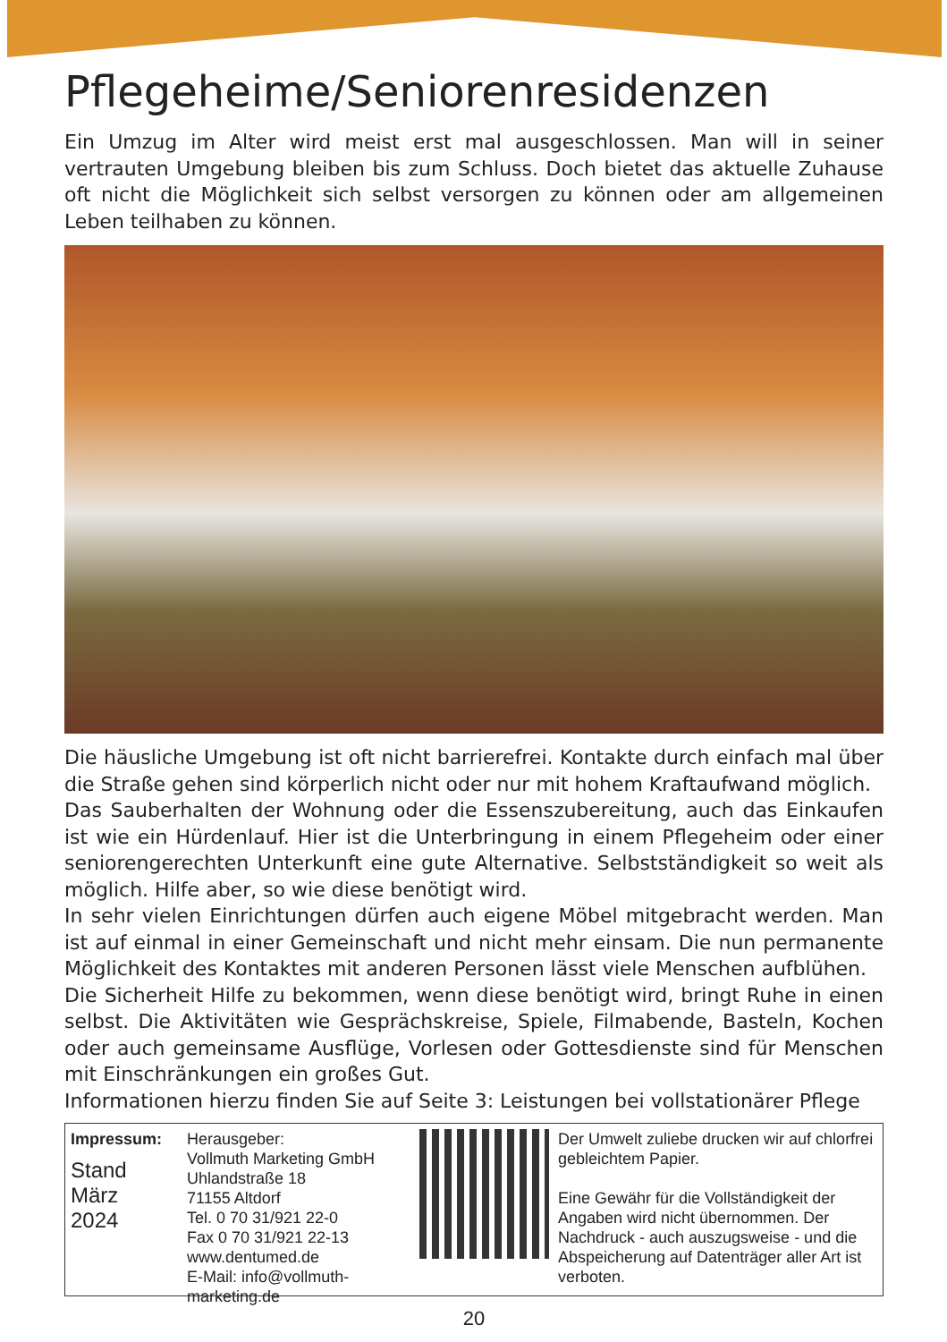Pflegeheime/Seniorenresidenzen
Ein Umzug im Alter wird meist erst mal ausgeschlossen. Man will in seiner vertrauten Umgebung bleiben bis zum Schluss. Doch bietet das aktuelle Zuhause oft nicht die Möglichkeit sich selbst versorgen zu können oder am allgemeinen Leben teilhaben zu können.
Die häusliche Umgebung ist oft nicht barrierefrei. Kontakte durch einfach mal über die Straße gehen sind körperlich nicht oder nur mit hohem Kraftaufwand möglich.
Das Sauberhalten der Wohnung oder die Essenszubereitung, auch das Einkaufen ist wie ein Hürdenlauf. Hier ist die Unterbringung in einem Pflegeheim oder einer seniorengerechten Unterkunft eine gute Alternative. Selbstständigkeit so weit als möglich. Hilfe aber, so wie diese benötigt wird.
In sehr vielen Einrichtungen dürfen auch eigene Möbel mitgebracht werden. Man ist auf einmal in einer Gemeinschaft und nicht mehr einsam. Die nun permanente Möglichkeit des Kontaktes mit anderen Personen lässt viele Menschen aufblühen.
Die Sicherheit Hilfe zu bekommen, wenn diese benötigt wird, bringt Ruhe in einen selbst. Die Aktivitäten wie Gesprächskreise, Spiele, Filmabende, Basteln, Kochen oder auch gemeinsame Ausflüge, Vorlesen oder Gottesdienste sind für Menschen mit Einschränkungen ein großes Gut.
Informationen hierzu finden Sie auf Seite 3: Leistungen bei vollstationärer Pflege
Impressum:
Stand
März
2024
Herausgeber:
Vollmuth Marketing GmbH
Uhlandstraße 18
71155 Altdorf
Tel. 0 70 31/921 22-0
Fax 0 70 31/921 22-13
www.dentumed.de
E-Mail: info@vollmuth-marketing.de
Der Umwelt zuliebe drucken wir auf chlorfrei gebleichtem Papier.
Eine Gewähr für die Vollständigkeit der Angaben wird nicht übernommen. Der Nachdruck - auch auszugsweise - und die Abspeicherung auf Datenträger aller Art ist verboten.
20